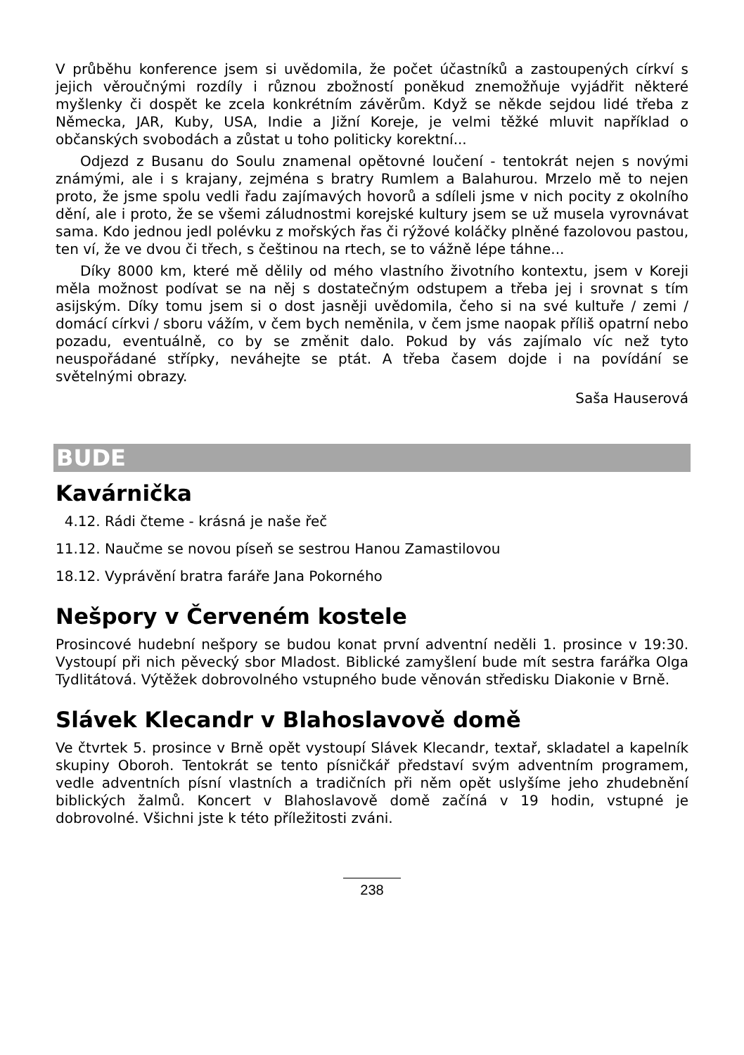V průběhu konference jsem si uvědomila, že počet účastníků a zastoupených církví s jejich věroučnými rozdíly i různou zbožností poněkud znemožňuje vyjádřit některé myšlenky či dospět ke zcela konkrétním závěrům. Když se někde sejdou lidé třeba z Německa, JAR, Kuby, USA, Indie a Jižní Koreje, je velmi těžké mluvit například o občanských svobodách a zůstat u toho politicky korektní...
Odjezd z Busanu do Soulu znamenal opětovné loučení - tentokrát nejen s novými známými, ale i s krajany, zejména s bratry Rumlem a Balahurou. Mrzelo mě to nejen proto, že jsme spolu vedli řadu zajímavých hovorů a sdíleli jsme v nich pocity z okolního dění, ale i proto, že se všemi záludnostmi korejské kultury jsem se už musela vyrovnávat sama. Kdo jednou jedl polévku z mořských řas či rýžové koláčky plněné fazolovou pastou, ten ví, že ve dvou či třech, s češtinou na rtech, se to vážně lépe táhne...
Díky 8000 km, které mě dělily od mého vlastního životního kontextu, jsem v Koreji měla možnost podívat se na něj s dostatečným odstupem a třeba jej i srovnat s tím asijským. Díky tomu jsem si o dost jasněji uvědomila, čeho si na své kultuře / zemi / domácí církvi / sboru vážím, v čem bych neměnila, v čem jsme naopak příliš opatrní nebo pozadu, eventuálně, co by se změnit dalo. Pokud by vás zajímalo víc než tyto neuspořádané střípky, neváhejte se ptát. A třeba časem dojde i na povídání se světelnými obrazy.
Saša Hauserová
BUDE
Kavárnička
4.12. Rádi čteme - krásná je naše řeč
11.12. Naučme se novou píseň se sestrou Hanou Zamastilovou
18.12. Vyprávění bratra faráře Jana Pokorného
Nešpory v Červeném kostele
Prosincové hudební nešpory se budou konat první adventní neděli 1. prosince v 19:30. Vystoupí při nich pěvecký sbor Mladost. Biblické zamyšlení bude mít sestra farářka Olga Tydlitátová. Výtěžek dobrovolného vstupného bude věnován středisku Diakonie v Brně.
Slávek Klecandr v Blahoslavově domě
Ve čtvrtek 5. prosince v Brně opět vystoupí Slávek Klecandr, textař, skladatel a kapelník skupiny Oboroh. Tentokrát se tento písničkář představí svým adventním programem, vedle adventních písní vlastních a tradičních při něm opět uslyšíme jeho zhudebnění biblických žalmů. Koncert v Blahoslavově domě začíná v 19 hodin, vstupné je dobrovolné. Všichni jste k této příležitosti zváni.
238